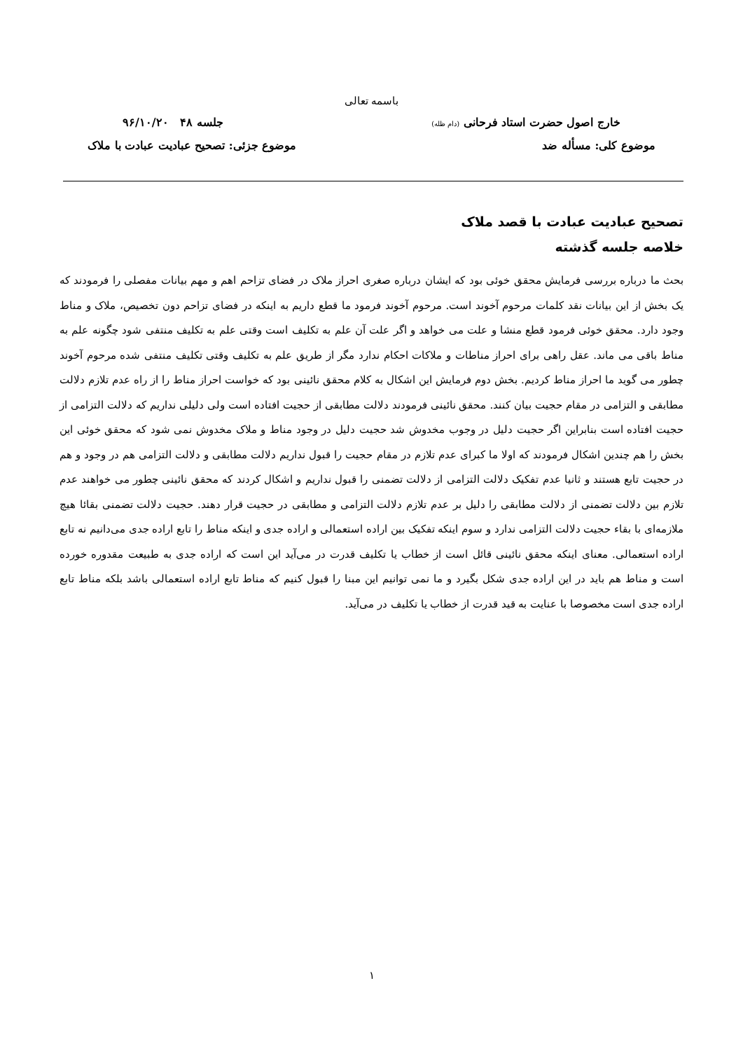باسمه تعالی
خارج اصول حضرت استاد فرحانی (دام ظله) جلسه ۴۸ ۹۶/۱۰/۲۰
موضوع کلی: مسأله ضد موضوع جزئی: تصحیح عبادیت عبادت با ملاک
تصحیح عبادیت عبادت با قصد ملاک
خلاصه جلسه گذشته
بحث ما درباره بررسی فرمایش محقق خوئی بود که ایشان درباره صغری احراز ملاک در فضای تزاحم اهم و مهم بیانات مفصلی را فرمودند که یک بخش از این بیانات نقد کلمات مرحوم آخوند است. مرحوم آخوند فرمود ما قطع داریم به اینکه در فضای تزاحم دون تخصیص، ملاک و مناط وجود دارد. محقق خوئی فرمود قطع منشا و علت می خواهد و اگر علت آن علم به تکلیف است وقتی علم به تکلیف منتفی شود چگونه علم به مناط باقی می ماند. عقل راهی برای احراز مناطات و ملاکات احکام ندارد مگر از طریق علم به تکلیف وقتی تکلیف منتفی شده مرحوم آخوند چطور می گوید ما احراز مناط کردیم. بخش دوم فرمایش این اشکال به کلام محقق نائینی بود که خواست احراز مناط را از راه عدم تلازم دلالت مطابقی و التزامی در مقام حجیت بیان کنند. محقق نائینی فرمودند دلالت مطابقی از حجیت افتاده است ولی دلیلی نداریم که دلالت التزامی از حجیت افتاده است بنابراین اگر حجیت دلیل در وجوب مخدوش شد حجیت دلیل در وجود مناط و ملاک مخدوش نمی شود که محقق خوئی این بخش را هم چندین اشکال فرمودند که اولا ما کبرای عدم تلازم در مقام حجیت را قبول نداریم دلالت مطابقی و دلالت التزامی هم در وجود و هم در حجیت تابع هستند و ثانیا عدم تفکیک دلالت التزامی از دلالت تضمنی را قبول نداریم و اشکال کردند که محقق نائینی چطور می خواهند عدم تلازم بین دلالت تضمنی از دلالت مطابقی را دلیل بر عدم تلازم دلالت التزامی و مطابقی در حجیت قرار دهند. حجیت دلالت تضمنی بقائا هیچ ملازمه‌ای با بقاء حجیت دلالت التزامی ندارد و سوم اینکه تفکیک بین اراده استعمالی و اراده جدی و اینکه مناط را تابع اراده جدی می‌دانیم نه تابع اراده استعمالی. معنای اینکه محقق نائینی قائل است از خطاب یا تکلیف قدرت در می‌آید این است که اراده جدی به طبیعت مقدوره خورده است و مناط هم باید در این اراده جدی شکل بگیرد و ما نمی توانیم این مبنا را قبول کنیم که مناط تابع اراده استعمالی باشد بلکه مناط تابع اراده جدی است مخصوصا با عنایت به قید قدرت از خطاب یا تکلیف در می‌آید.
۱